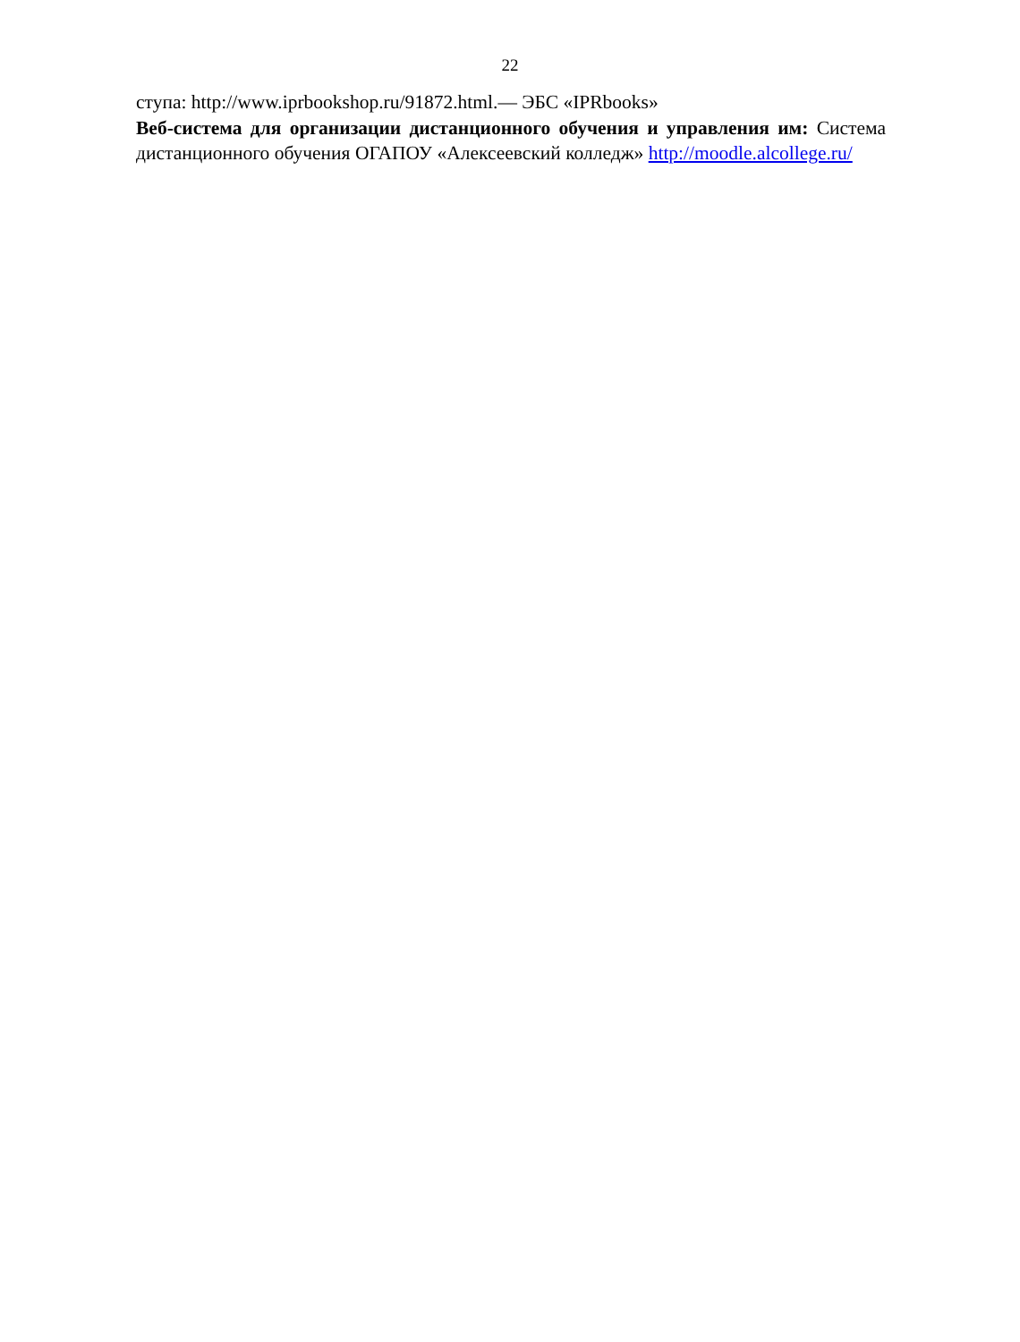22
ступа: http://www.iprbookshop.ru/91872.html.— ЭБС «IPRbooks»
Веб-система для организации дистанционного обучения и управления им: Система дистанционного обучения ОГАПОУ «Алексеевский колледж» http://moodle.alcollege.ru/